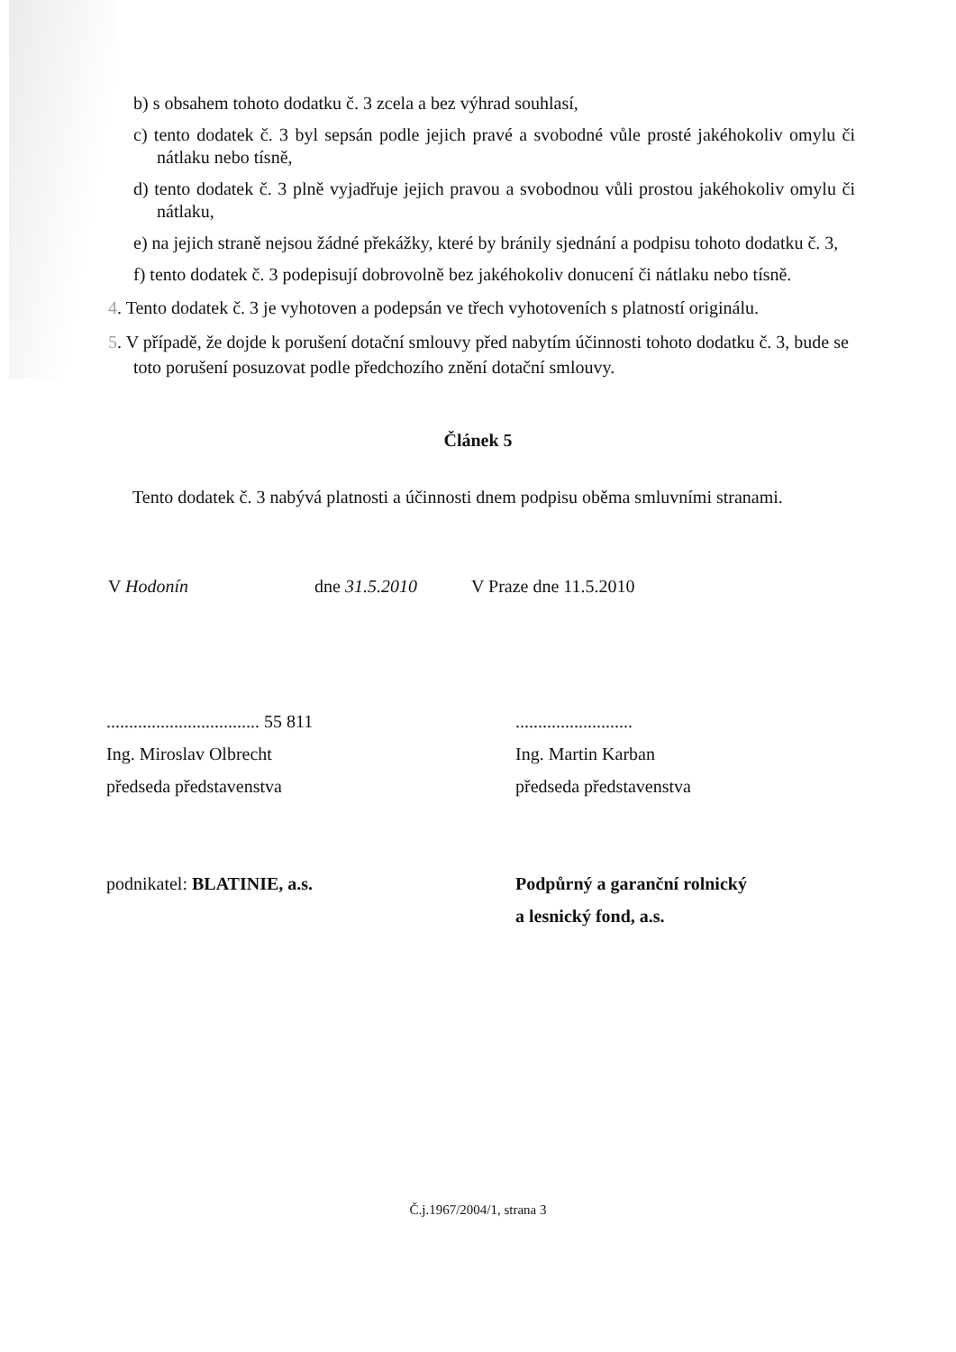b) s obsahem tohoto dodatku č. 3 zcela a bez výhrad souhlasí,
c) tento dodatek č. 3 byl sepsán podle jejich pravé a svobodné vůle prosté jakéhokoliv omylu či nátlaku nebo tísně,
d) tento dodatek č. 3 plně vyjadřuje jejich pravou a svobodnou vůli prostou jakéhokoliv omylu či nátlaku,
e) na jejich straně nejsou žádné překážky, které by bránily sjednání a podpisu tohoto dodatku č. 3,
f) tento dodatek č. 3 podepisují dobrovolně bez jakéhokoliv donucení či nátlaku nebo tísně.
4. Tento dodatek č. 3 je vyhotoven a podepsán ve třech vyhotoveních s platností originálu.
5. V případě, že dojde k porušení dotační smlouvy před nabytím účinnosti tohoto dodatku č. 3, bude se toto porušení posuzovat podle předchozího znění dotační smlouvy.
Článek 5
Tento dodatek č. 3 nabývá platnosti a účinnosti dnem podpisu oběma smluvními stranami.
V Hodonín dne 31.5.2010 V Praze dne 11.5.2010
.................................. 55 811
Ing. Miroslav Olbrecht
předseda představenstva
podnikatel: BLATINIE, a.s.
..........................
Ing. Martin Karban
předseda představenstva
Podpůrný a garanční rolnický
a lesnický fond, a.s.
Č.j.1967/2004/1, strana 3